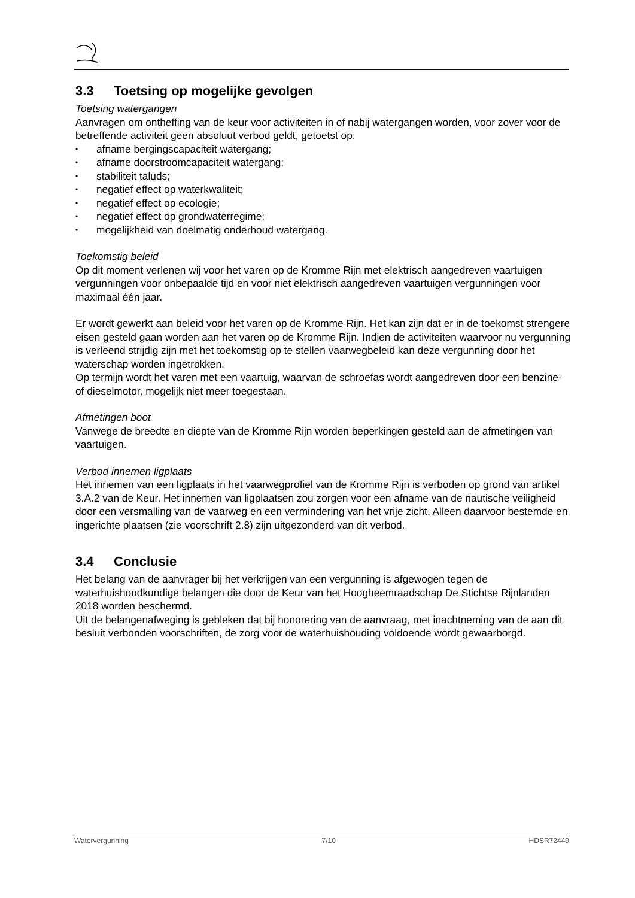3.3 Toetsing op mogelijke gevolgen
Toetsing watergangen
Aanvragen om ontheffing van de keur voor activiteiten in of nabij watergangen worden, voor zover voor de betreffende activiteit geen absoluut verbod geldt, getoetst op:
afname bergingscapaciteit watergang;
afname doorstroomcapaciteit watergang;
stabiliteit taluds;
negatief effect op waterkwaliteit;
negatief effect op ecologie;
negatief effect op grondwaterregime;
mogelijkheid van doelmatig onderhoud watergang.
Toekomstig beleid
Op dit moment verlenen wij voor het varen op de Kromme Rijn met elektrisch aangedreven vaartuigen vergunningen voor onbepaalde tijd en voor niet elektrisch aangedreven vaartuigen vergunningen voor maximaal één jaar.
Er wordt gewerkt aan beleid voor het varen op de Kromme Rijn. Het kan zijn dat er in de toekomst strengere eisen gesteld gaan worden aan het varen op de Kromme Rijn. Indien de activiteiten waarvoor nu vergunning is verleend strijdig zijn met het toekomstig op te stellen vaarwegbeleid kan deze vergunning door het waterschap worden ingetrokken.
Op termijn wordt het varen met een vaartuig, waarvan de schroefas wordt aangedreven door een benzine- of dieselmotor, mogelijk niet meer toegestaan.
Afmetingen boot
Vanwege de breedte en diepte van de Kromme Rijn worden beperkingen gesteld aan de afmetingen van vaartuigen.
Verbod innemen ligplaats
Het innemen van een ligplaats in het vaarwegprofiel van de Kromme Rijn is verboden op grond van artikel 3.A.2 van de Keur. Het innemen van ligplaatsen zou zorgen voor een afname van de nautische veiligheid door een versmalling van de vaarweg en een vermindering van het vrije zicht. Alleen daarvoor bestemde en ingerichte plaatsen (zie voorschrift 2.8) zijn uitgezonderd van dit verbod.
3.4 Conclusie
Het belang van de aanvrager bij het verkrijgen van een vergunning is afgewogen tegen de waterhuishoudkundige belangen die door de Keur van het Hoogheemraadschap De Stichtse Rijnlanden 2018 worden beschermd.
Uit de belangenafweging is gebleken dat bij honorering van de aanvraag, met inachtneming van de aan dit besluit verbonden voorschriften, de zorg voor de waterhuishouding voldoende wordt gewaarborgd.
Watervergunning 7/10 HDSR72449